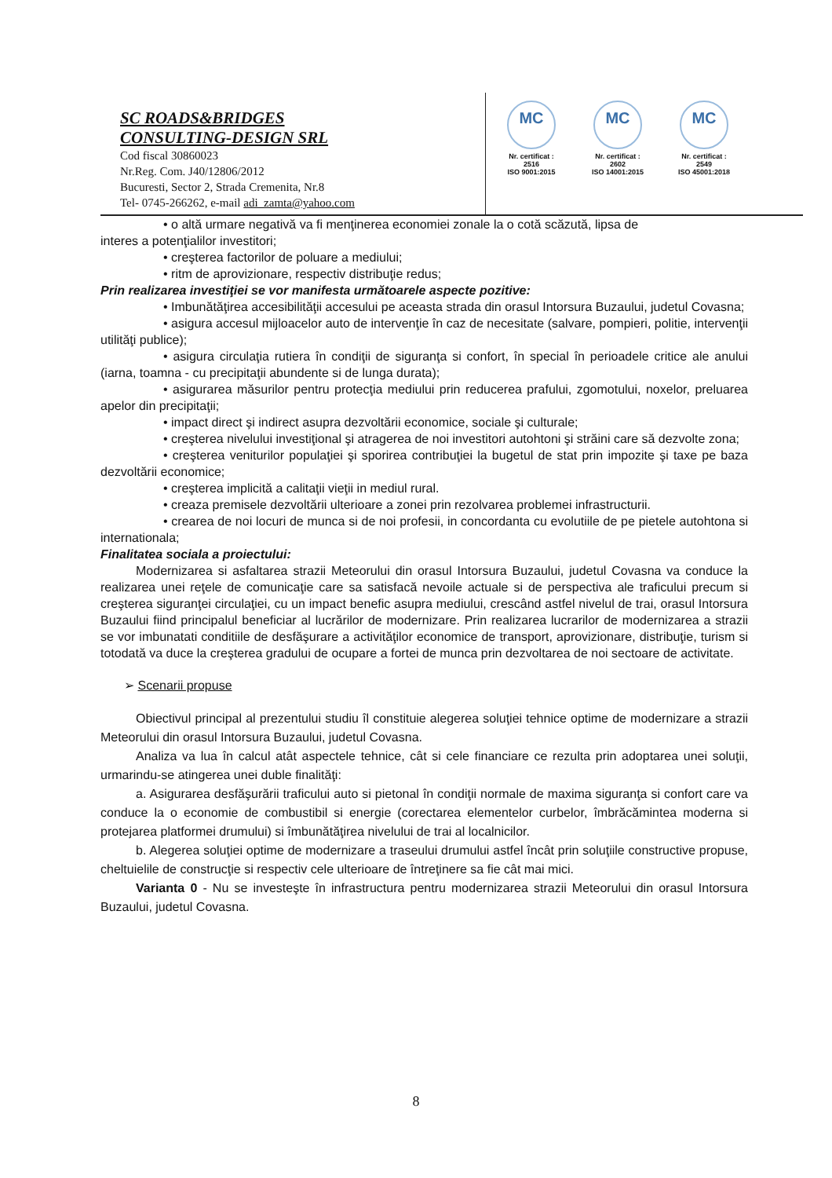SC ROADS&BRIDGES
CONSULTING-DESIGN SRL
Cod fiscal 30860023
Nr.Reg. Com. J40/12806/2012
Bucuresti, Sector 2, Strada Cremenita, Nr.8
Tel- 0745-266262, e-mail adi_zamta@yahoo.com
MC
Nr. certificat : 2516
ISO 9001:2015
MC
Nr. certificat : 2602
ISO 14001:2015
MC
Nr. certificat : 2549
ISO 45001:2018
• o altă urmare negativă va fi menţinerea economiei zonale la o cotă scăzută, lipsa de
interes a potenţialilor investitori;
• creşterea factorilor de poluare a mediului;
• ritm de aprovizionare, respectiv distribuţie redus;
Prin realizarea investiţiei se vor manifesta următoarele aspecte pozitive:
• Imbunătăţirea accesibilităţii accesului pe aceasta strada din orasul Intorsura Buzaului, judetul Covasna;
• asigura accesul mijloacelor auto de intervenţie în caz de necesitate (salvare, pompieri, politie, intervenţii utilităţi publice);
• asigura circulaţia rutiera în condiţii de siguranţa si confort, în special în perioadele critice ale anului (iarna, toamna - cu precipitaţii abundente si de lunga durata);
• asigurarea măsurilor pentru protecţia mediului prin reducerea prafului, zgomotului, noxelor, preluarea apelor din precipitaţii;
• impact direct şi indirect asupra dezvoltării economice, sociale şi culturale;
• creşterea nivelului investiţional şi atragerea de noi investitori autohtoni şi străini care să dezvolte zona;
• creşterea veniturilor populaţiei şi sporirea contribuţiei la bugetul de stat prin impozite şi taxe pe baza dezvoltării economice;
• creşterea implicită a calitaţii vieţii in mediul rural.
• creaza premisele dezvoltării ulterioare a zonei prin rezolvarea problemei infrastructurii.
• crearea de noi locuri de munca si de noi profesii, in concordanta cu evolutiile de pe pietele autohtona si internationala;
Finalitatea sociala a proiectului:
Modernizarea si asfaltarea strazii Meteorului din orasul Intorsura Buzaului, judetul Covasna va conduce la realizarea unei reţele de comunicaţie care sa satisfacă nevoile actuale si de perspectiva ale traficului precum si creşterea siguranţei circulaţiei, cu un impact benefic asupra mediului, crescând astfel nivelul de trai, orasul Intorsura Buzaului fiind principalul beneficiar al lucrărilor de modernizare. Prin realizarea lucrarilor de modernizarea a strazii se vor imbunatati conditiile de desfăşurare a activităţilor economice de transport, aprovizionare, distribuţie, turism si totodată va duce la creşterea gradului de ocupare a fortei de munca prin dezvoltarea de noi sectoare de activitate.
➢ Scenarii propuse
Obiectivul principal al prezentului studiu îl constituie alegerea soluţiei tehnice optime de modernizare a strazii Meteorului din orasul Intorsura Buzaului, judetul Covasna.
Analiza va lua în calcul atât aspectele tehnice, cât si cele financiare ce rezulta prin adoptarea unei soluţii, urmarindu-se atingerea unei duble finalităţi:
a. Asigurarea desfăşurării traficului auto si pietonal în condiţii normale de maxima siguranţa si confort care va conduce la o economie de combustibil si energie (corectarea elementelor curbelor, îmbrăcămintea moderna si protejarea platformei drumului) si îmbunătăţirea nivelului de trai al localnicilor.
b. Alegerea soluţiei optime de modernizare a traseului drumului astfel încât prin soluţiile constructive propuse, cheltuielile de construcţie si respectiv cele ulterioare de întreţinere sa fie cât mai mici.
Varianta 0 - Nu se investeşte în infrastructura pentru modernizarea strazii Meteorului din orasul Intorsura Buzaului, judetul Covasna.
8